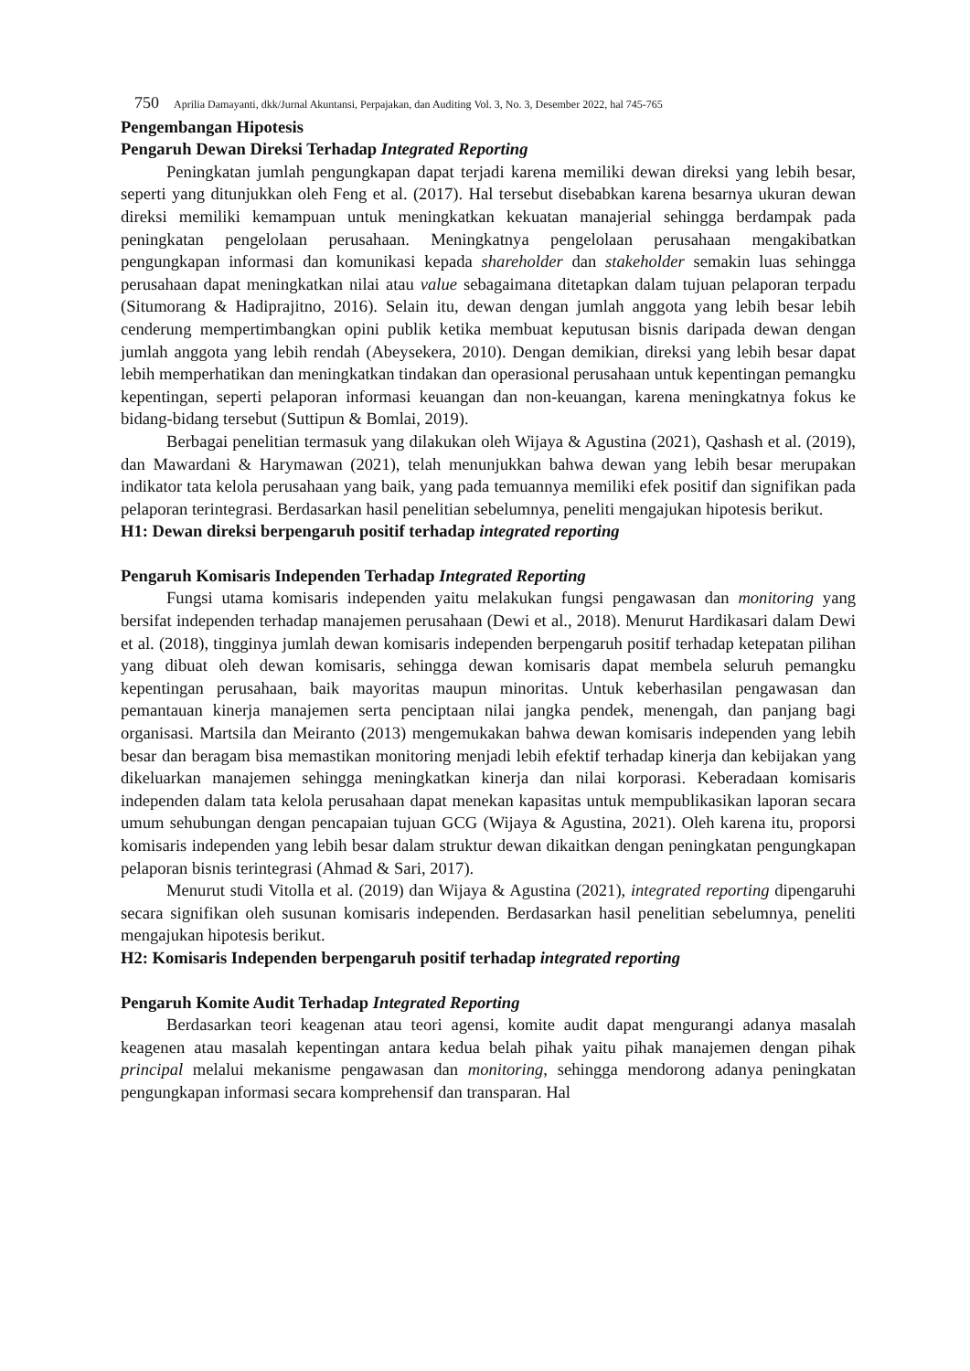750 Aprilia Damayanti, dkk/Jurnal Akuntansi, Perpajakan, dan Auditing Vol. 3, No. 3, Desember 2022, hal 745-765
Pengembangan Hipotesis
Pengaruh Dewan Direksi Terhadap Integrated Reporting
Peningkatan jumlah pengungkapan dapat terjadi karena memiliki dewan direksi yang lebih besar, seperti yang ditunjukkan oleh Feng et al. (2017). Hal tersebut disebabkan karena besarnya ukuran dewan direksi memiliki kemampuan untuk meningkatkan kekuatan manajerial sehingga berdampak pada peningkatan pengelolaan perusahaan. Meningkatnya pengelolaan perusahaan mengakibatkan pengungkapan informasi dan komunikasi kepada shareholder dan stakeholder semakin luas sehingga perusahaan dapat meningkatkan nilai atau value sebagaimana ditetapkan dalam tujuan pelaporan terpadu (Situmorang & Hadiprajitno, 2016). Selain itu, dewan dengan jumlah anggota yang lebih besar lebih cenderung mempertimbangkan opini publik ketika membuat keputusan bisnis daripada dewan dengan jumlah anggota yang lebih rendah (Abeysekera, 2010). Dengan demikian, direksi yang lebih besar dapat lebih memperhatikan dan meningkatkan tindakan dan operasional perusahaan untuk kepentingan pemangku kepentingan, seperti pelaporan informasi keuangan dan non-keuangan, karena meningkatnya fokus ke bidang-bidang tersebut (Suttipun & Bomlai, 2019).
Berbagai penelitian termasuk yang dilakukan oleh Wijaya & Agustina (2021), Qashash et al. (2019), dan Mawardani & Harymawan (2021), telah menunjukkan bahwa dewan yang lebih besar merupakan indikator tata kelola perusahaan yang baik, yang pada temuannya memiliki efek positif dan signifikan pada pelaporan terintegrasi. Berdasarkan hasil penelitian sebelumnya, peneliti mengajukan hipotesis berikut.
H1: Dewan direksi berpengaruh positif terhadap integrated reporting
Pengaruh Komisaris Independen Terhadap Integrated Reporting
Fungsi utama komisaris independen yaitu melakukan fungsi pengawasan dan monitoring yang bersifat independen terhadap manajemen perusahaan (Dewi et al., 2018). Menurut Hardikasari dalam Dewi et al. (2018), tingginya jumlah dewan komisaris independen berpengaruh positif terhadap ketepatan pilihan yang dibuat oleh dewan komisaris, sehingga dewan komisaris dapat membela seluruh pemangku kepentingan perusahaan, baik mayoritas maupun minoritas. Untuk keberhasilan pengawasan dan pemantauan kinerja manajemen serta penciptaan nilai jangka pendek, menengah, dan panjang bagi organisasi. Martsila dan Meiranto (2013) mengemukakan bahwa dewan komisaris independen yang lebih besar dan beragam bisa memastikan monitoring menjadi lebih efektif terhadap kinerja dan kebijakan yang dikeluarkan manajemen sehingga meningkatkan kinerja dan nilai korporasi. Keberadaan komisaris independen dalam tata kelola perusahaan dapat menekan kapasitas untuk mempublikasikan laporan secara umum sehubungan dengan pencapaian tujuan GCG (Wijaya & Agustina, 2021). Oleh karena itu, proporsi komisaris independen yang lebih besar dalam struktur dewan dikaitkan dengan peningkatan pengungkapan pelaporan bisnis terintegrasi (Ahmad & Sari, 2017).
Menurut studi Vitolla et al. (2019) dan Wijaya & Agustina (2021), integrated reporting dipengaruhi secara signifikan oleh susunan komisaris independen. Berdasarkan hasil penelitian sebelumnya, peneliti mengajukan hipotesis berikut.
H2: Komisaris Independen berpengaruh positif terhadap integrated reporting
Pengaruh Komite Audit Terhadap Integrated Reporting
Berdasarkan teori keagenan atau teori agensi, komite audit dapat mengurangi adanya masalah keagenen atau masalah kepentingan antara kedua belah pihak yaitu pihak manajemen dengan pihak principal melalui mekanisme pengawasan dan monitoring, sehingga mendorong adanya peningkatan pengungkapan informasi secara komprehensif dan transparan. Hal